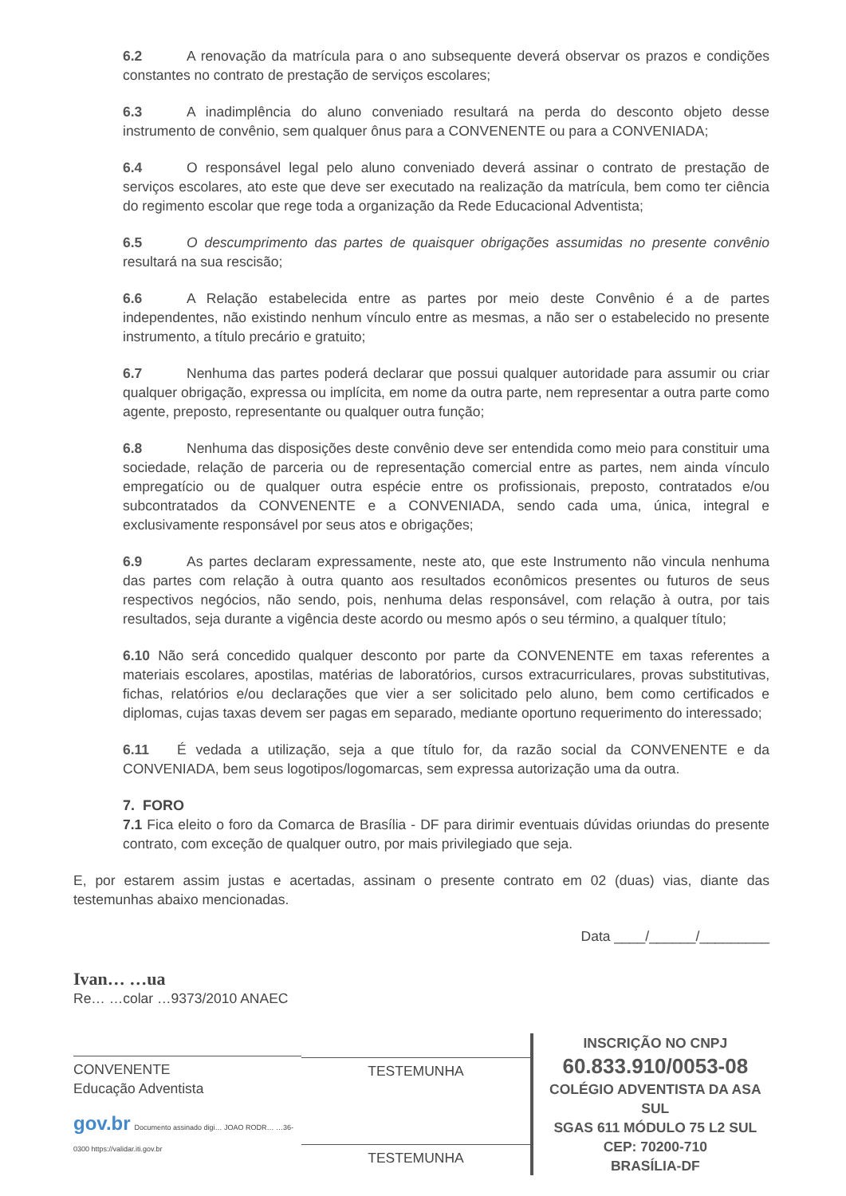6.2 A renovação da matrícula para o ano subsequente deverá observar os prazos e condições constantes no contrato de prestação de serviços escolares;
6.3 A inadimplência do aluno conveniado resultará na perda do desconto objeto desse instrumento de convênio, sem qualquer ônus para a CONVENENTE ou para a CONVENIADA;
6.4 O responsável legal pelo aluno conveniado deverá assinar o contrato de prestação de serviços escolares, ato este que deve ser executado na realização da matrícula, bem como ter ciência do regimento escolar que rege toda a organização da Rede Educacional Adventista;
6.5 O descumprimento das partes de quaisquer obrigações assumidas no presente convênio resultará na sua rescisão;
6.6 A Relação estabelecida entre as partes por meio deste Convênio é a de partes independentes, não existindo nenhum vínculo entre as mesmas, a não ser o estabelecido no presente instrumento, a título precário e gratuito;
6.7 Nenhuma das partes poderá declarar que possui qualquer autoridade para assumir ou criar qualquer obrigação, expressa ou implícita, em nome da outra parte, nem representar a outra parte como agente, preposto, representante ou qualquer outra função;
6.8 Nenhuma das disposições deste convênio deve ser entendida como meio para constituir uma sociedade, relação de parceria ou de representação comercial entre as partes, nem ainda vínculo empregatício ou de qualquer outra espécie entre os profissionais, preposto, contratados e/ou subcontratados da CONVENENTE e a CONVENIADA, sendo cada uma, única, integral e exclusivamente responsável por seus atos e obrigações;
6.9 As partes declaram expressamente, neste ato, que este Instrumento não vincula nenhuma das partes com relação à outra quanto aos resultados econômicos presentes ou futuros de seus respectivos negócios, não sendo, pois, nenhuma delas responsável, com relação à outra, por tais resultados, seja durante a vigência deste acordo ou mesmo após o seu término, a qualquer título;
6.10 Não será concedido qualquer desconto por parte da CONVENENTE em taxas referentes a materiais escolares, apostilas, matérias de laboratórios, cursos extracurriculares, provas substitutivas, fichas, relatórios e/ou declarações que vier a ser solicitado pelo aluno, bem como certificados e diplomas, cujas taxas devem ser pagas em separado, mediante oportuno requerimento do interessado;
6.11 É vedada a utilização, seja a que título for, da razão social da CONVENENTE e da CONVENIADA, bem seus logotipos/logomarcas, sem expressa autorização uma da outra.
7. FORO
7.1 Fica eleito o foro da Comarca de Brasília - DF para dirimir eventuais dúvidas oriundas do presente contrato, com exceção de qualquer outro, por mais privilegiado que seja.
E, por estarem assim justas e acertadas, assinam o presente contrato em 02 (duas) vias, diante das testemunhas abaixo mencionadas.
Data ____/______/_________
Ivan… …ua
Re… …colar …9373/2010 ANAEC
CONVENENTE
Educação Adventista
gov.br Documento assinado digi… JOAO RODR… …36-0300 https://validar.iti.gov.br
TESTEMUNHA
TESTEMUNHA
INSCRIÇÃO NO CNPJ
60.833.910/0053-08
COLÉGIO ADVENTISTA DA ASA SUL
SGAS 611 MÓDULO 75 L2 SUL
CEP: 70200-710
BRASÍLIA-DF